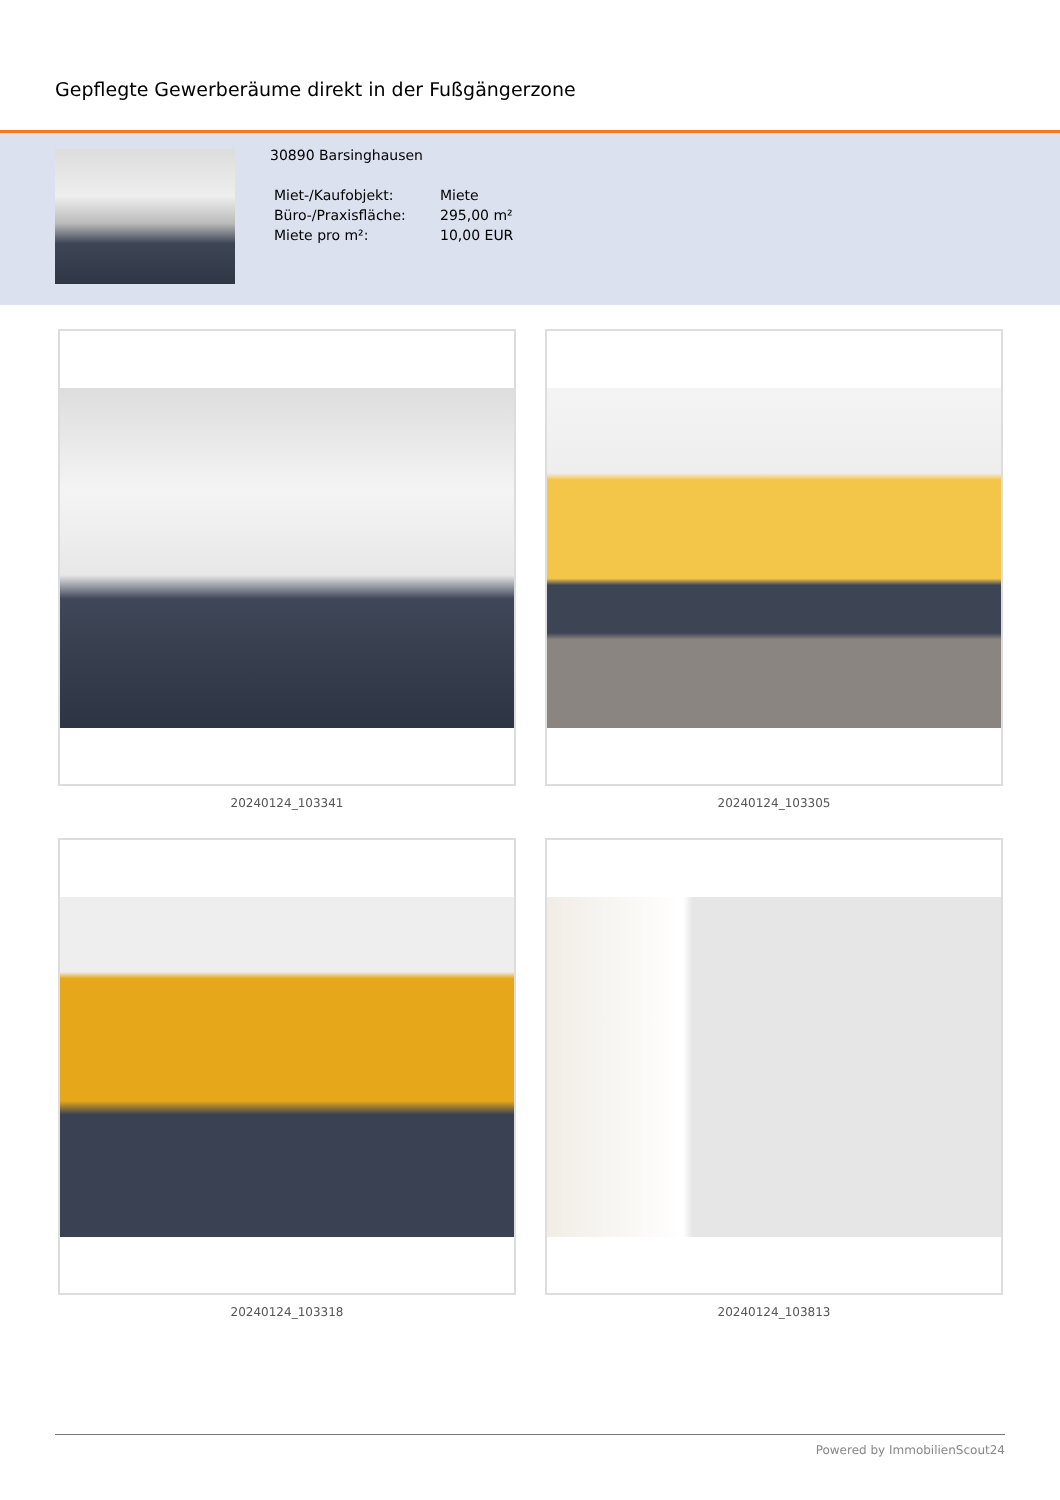Gepflegte Gewerberäume direkt in der Fußgängerzone
30890 Barsinghausen
| Miet-/Kaufobjekt: | Miete |
| Büro-/Praxisfläche: | 295,00 m² |
| Miete pro m²: | 10,00 EUR |
20240124_103341
20240124_103305
20240124_103318
20240124_103813
Powered by ImmobilienScout24